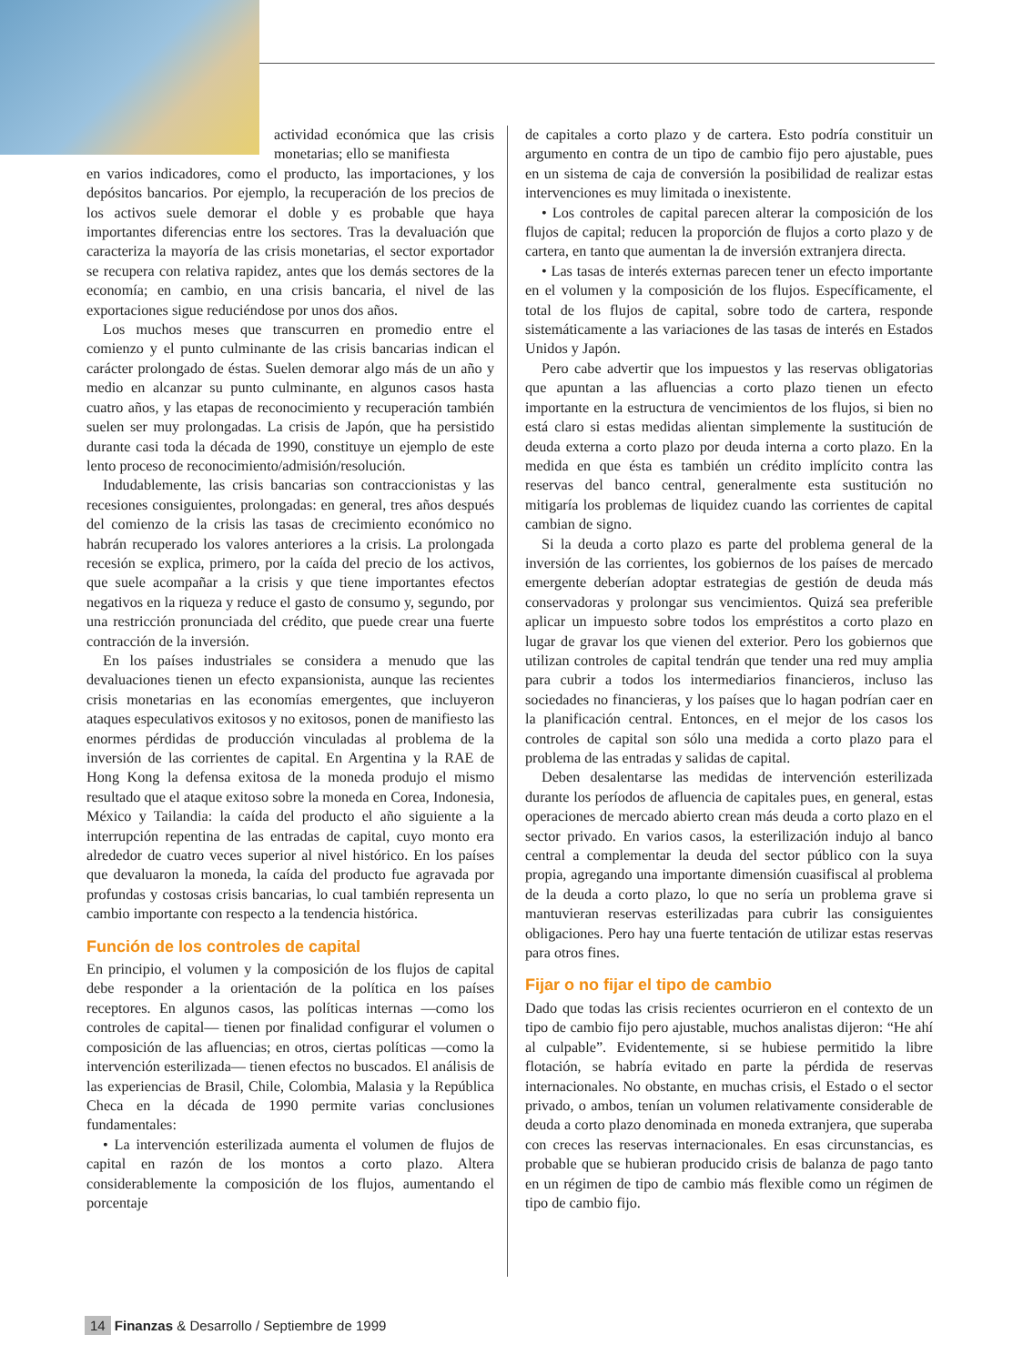actividad económica que las crisis monetarias; ello se manifiesta
en varios indicadores, como el producto, las importaciones, y los depósitos bancarios. Por ejemplo, la recuperación de los precios de los activos suele demorar el doble y es probable que haya importantes diferencias entre los sectores. Tras la devaluación que caracteriza la mayoría de las crisis monetarias, el sector exportador se recupera con relativa rapidez, antes que los demás sectores de la economía; en cambio, en una crisis bancaria, el nivel de las exportaciones sigue reduciéndose por unos dos años.
Los muchos meses que transcurren en promedio entre el comienzo y el punto culminante de las crisis bancarias indican el carácter prolongado de éstas. Suelen demorar algo más de un año y medio en alcanzar su punto culminante, en algunos casos hasta cuatro años, y las etapas de reconocimiento y recuperación también suelen ser muy prolongadas. La crisis de Japón, que ha persistido durante casi toda la década de 1990, constituye un ejemplo de este lento proceso de reconocimiento/admisión/resolución.
Indudablemente, las crisis bancarias son contraccionistas y las recesiones consiguientes, prolongadas: en general, tres años después del comienzo de la crisis las tasas de crecimiento económico no habrán recuperado los valores anteriores a la crisis. La prolongada recesión se explica, primero, por la caída del precio de los activos, que suele acompañar a la crisis y que tiene importantes efectos negativos en la riqueza y reduce el gasto de consumo y, segundo, por una restricción pronunciada del crédito, que puede crear una fuerte contracción de la inversión.
En los países industriales se considera a menudo que las devaluaciones tienen un efecto expansionista, aunque las recientes crisis monetarias en las economías emergentes, que incluyeron ataques especulativos exitosos y no exitosos, ponen de manifiesto las enormes pérdidas de producción vinculadas al problema de la inversión de las corrientes de capital. En Argentina y la RAE de Hong Kong la defensa exitosa de la moneda produjo el mismo resultado que el ataque exitoso sobre la moneda en Corea, Indonesia, México y Tailandia: la caída del producto el año siguiente a la interrupción repentina de las entradas de capital, cuyo monto era alrededor de cuatro veces superior al nivel histórico. En los países que devaluaron la moneda, la caída del producto fue agravada por profundas y costosas crisis bancarias, lo cual también representa un cambio importante con respecto a la tendencia histórica.
Función de los controles de capital
En principio, el volumen y la composición de los flujos de capital debe responder a la orientación de la política en los países receptores. En algunos casos, las políticas internas —como los controles de capital— tienen por finalidad configurar el volumen o composición de las afluencias; en otros, ciertas políticas —como la intervención esterilizada— tienen efectos no buscados. El análisis de las experiencias de Brasil, Chile, Colombia, Malasia y la República Checa en la década de 1990 permite varias conclusiones fundamentales:
• La intervención esterilizada aumenta el volumen de flujos de capital en razón de los montos a corto plazo. Altera considerablemente la composición de los flujos, aumentando el porcentaje
de capitales a corto plazo y de cartera. Esto podría constituir un argumento en contra de un tipo de cambio fijo pero ajustable, pues en un sistema de caja de conversión la posibilidad de realizar estas intervenciones es muy limitada o inexistente.
• Los controles de capital parecen alterar la composición de los flujos de capital; reducen la proporción de flujos a corto plazo y de cartera, en tanto que aumentan la de inversión extranjera directa.
• Las tasas de interés externas parecen tener un efecto importante en el volumen y la composición de los flujos. Específicamente, el total de los flujos de capital, sobre todo de cartera, responde sistemáticamente a las variaciones de las tasas de interés en Estados Unidos y Japón.
Pero cabe advertir que los impuestos y las reservas obligatorias que apuntan a las afluencias a corto plazo tienen un efecto importante en la estructura de vencimientos de los flujos, si bien no está claro si estas medidas alientan simplemente la sustitución de deuda externa a corto plazo por deuda interna a corto plazo. En la medida en que ésta es también un crédito implícito contra las reservas del banco central, generalmente esta sustitución no mitigaría los problemas de liquidez cuando las corrientes de capital cambian de signo.
Si la deuda a corto plazo es parte del problema general de la inversión de las corrientes, los gobiernos de los países de mercado emergente deberían adoptar estrategias de gestión de deuda más conservadoras y prolongar sus vencimientos. Quizá sea preferible aplicar un impuesto sobre todos los empréstitos a corto plazo en lugar de gravar los que vienen del exterior. Pero los gobiernos que utilizan controles de capital tendrán que tender una red muy amplia para cubrir a todos los intermediarios financieros, incluso las sociedades no financieras, y los países que lo hagan podrían caer en la planificación central. Entonces, en el mejor de los casos los controles de capital son sólo una medida a corto plazo para el problema de las entradas y salidas de capital.
Deben desalentarse las medidas de intervención esterilizada durante los períodos de afluencia de capitales pues, en general, estas operaciones de mercado abierto crean más deuda a corto plazo en el sector privado. En varios casos, la esterilización indujo al banco central a complementar la deuda del sector público con la suya propia, agregando una importante dimensión cuasifiscal al problema de la deuda a corto plazo, lo que no sería un problema grave si mantuvieran reservas esterilizadas para cubrir las consiguientes obligaciones. Pero hay una fuerte tentación de utilizar estas reservas para otros fines.
Fijar o no fijar el tipo de cambio
Dado que todas las crisis recientes ocurrieron en el contexto de un tipo de cambio fijo pero ajustable, muchos analistas dijeron: “He ahí al culpable”. Evidentemente, si se hubiese permitido la libre flotación, se habría evitado en parte la pérdida de reservas internacionales. No obstante, en muchas crisis, el Estado o el sector privado, o ambos, tenían un volumen relativamente considerable de deuda a corto plazo denominada en moneda extranjera, que superaba con creces las reservas internacionales. En esas circunstancias, es probable que se hubieran producido crisis de balanza de pago tanto en un régimen de tipo de cambio más flexible como un régimen de tipo de cambio fijo.
14 Finanzas & Desarrollo / Septiembre de 1999